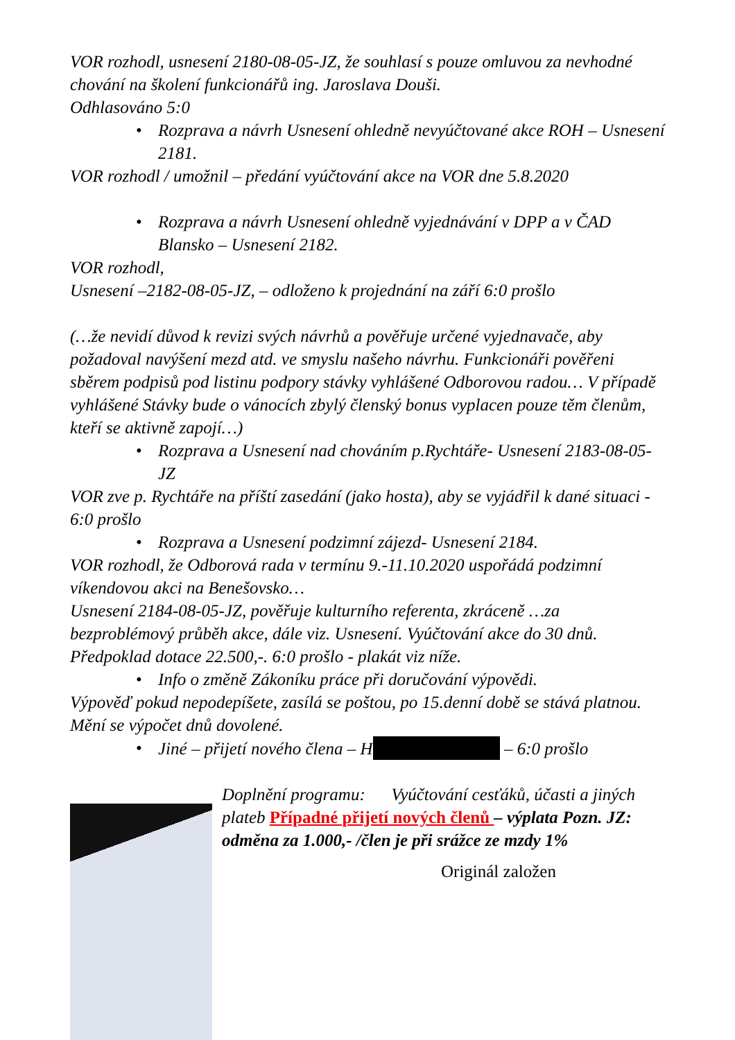VOR rozhodl, usnesení 2180-08-05-JZ, že souhlasí s pouze omluvou za nevhodné chování na školení funkcionářů ing. Jaroslava Douši.
Odhlasováno 5:0
• Rozprava a návrh Usnesení ohledně nevyúčtované akce ROH – Usnesení 2181.
VOR rozhodl / umožnil – předání vyúčtování akce na VOR dne 5.8.2020
• Rozprava a návrh Usnesení ohledně vyjednávání v DPP a v ČAD Blansko – Usnesení 2182.
VOR rozhodl,
Usnesení –2182-08-05-JZ, – odloženo k projednání na září 6:0 prošlo
(…že nevidí důvod k revizi svých návrhů a pověřuje určené vyjednavače, aby požadoval navýšení mezd atd. ve smyslu našeho návrhu. Funkcionáři pověřeni sběrem podpisů pod listinu podpory stávky vyhlášené Odborovou radou… V případě vyhlášené Stávky bude o vánocích zbylý členský bonus vyplacen pouze těm členům, kteří se aktivně zapojí…)
• Rozprava a Usnesení nad chováním p.Rychtáře- Usnesení 2183-08-05-JZ
VOR zve p. Rychtáře na příští zasedání (jako hosta), aby se vyjádřil k dané situaci - 6:0 prošlo
• Rozprava a Usnesení podzimní zájezd- Usnesení 2184.
VOR rozhodl, že Odborová rada v termínu 9.-11.10.2020 uspořádá podzimní víkendovou akci na Benešovsko…
Usnesení 2184-08-05-JZ, pověřuje kulturního referenta, zkráceně …za bezproblémový průběh akce, dále viz. Usnesení. Vyúčtování akce do 30 dnů. Předpoklad dotace 22.500,-. 6:0 prošlo - plakát viz níže.
• Info o změně Zákoníku práce při doručování výpovědi.
Výpověď pokud nepodepíšete, zasílá se poštou, po 15.denní době se stává platnou. Mění se výpočet dnů dovolené.
• Jiné – přijetí nového člena – H – 6:0 prošlo
Doplnění programu: Vyúčtování cesťáků, účasti a jiných plateb Případné přijetí nových členů – výplata Pozn. JZ: odměna za 1.000,- /člen je při srážce ze mzdy 1%
Originál založen